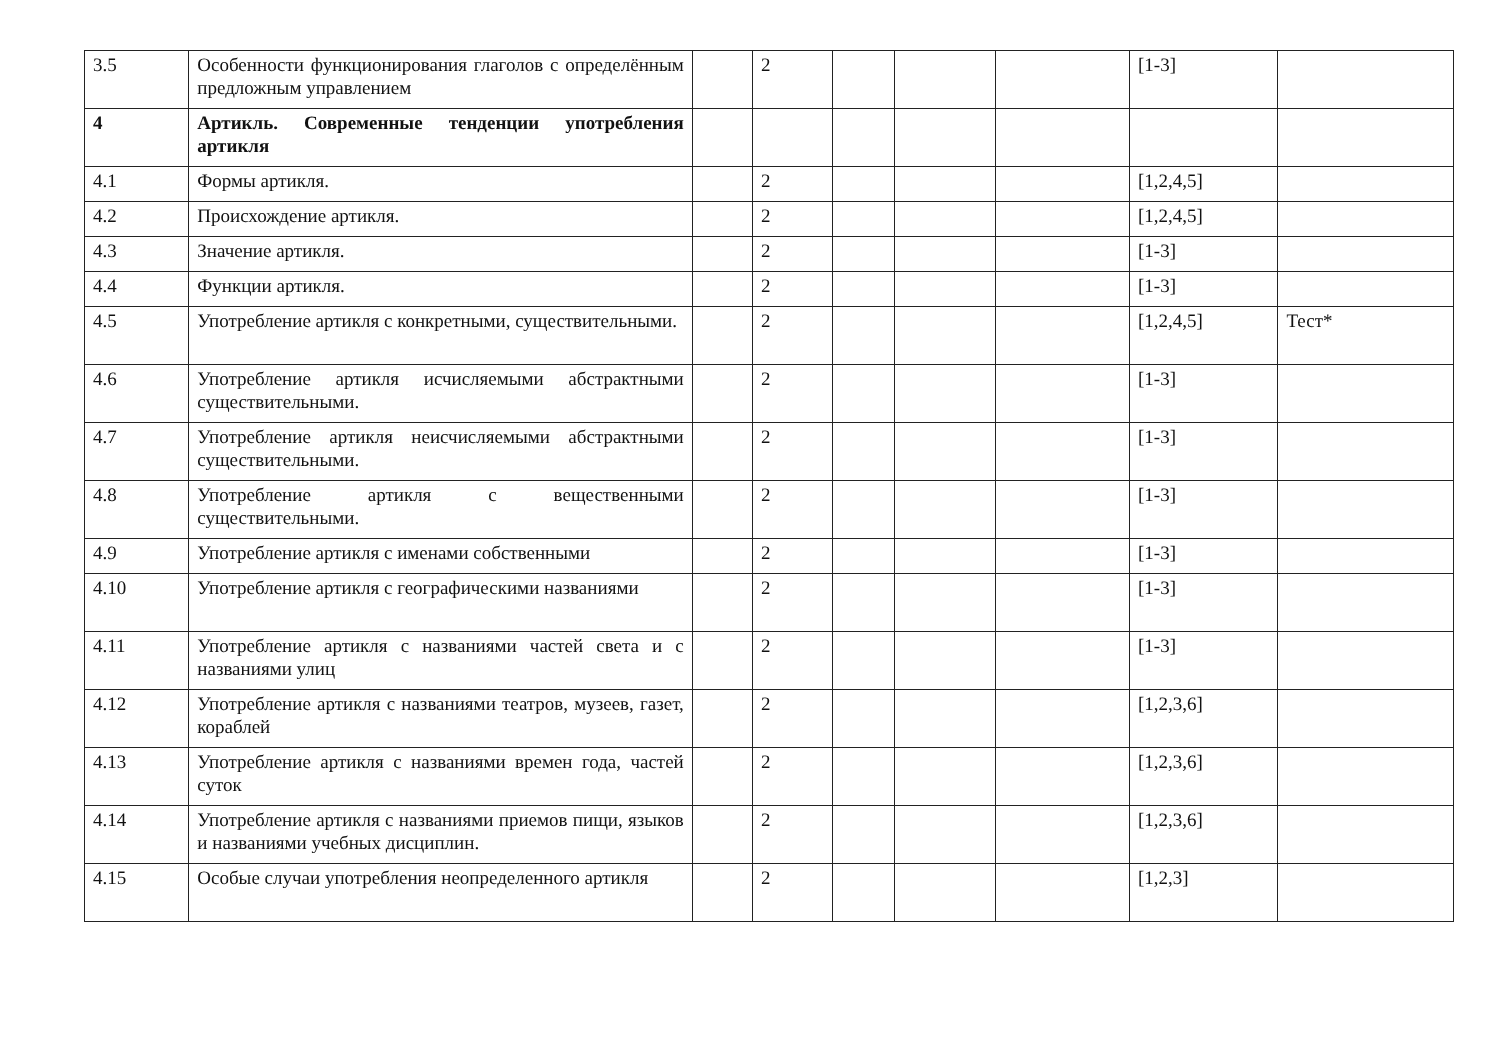| 3.5 | Особенности функционирования глаголов с определённым предложным управлением | | 2 | | | | [1-3] | |
| 4 | Артикль. Современные тенденции употребления артикля | | | | | | | |
| 4.1 | Формы артикля. | | 2 | | | | [1,2,4,5] | |
| 4.2 | Происхождение артикля. | | 2 | | | | [1,2,4,5] | |
| 4.3 | Значение артикля. | | 2 | | | | [1-3] | |
| 4.4 | Функции артикля. | | 2 | | | | [1-3] | |
| 4.5 | Употребление артикля с конкретными, существительными. | | 2 | | | | [1,2,4,5] | Тест* |
| 4.6 | Употребление артикля исчисляемыми абстрактными существительными. | | 2 | | | | [1-3] | |
| 4.7 | Употребление артикля неисчисляемыми абстрактными существительными. | | 2 | | | | [1-3] | |
| 4.8 | Употребление артикля с вещественными существительными. | | 2 | | | | [1-3] | |
| 4.9 | Употребление артикля с именами собственными | | 2 | | | | [1-3] | |
| 4.10 | Употребление артикля с географическими названиями | | 2 | | | | [1-3] | |
| 4.11 | Употребление артикля с названиями частей света и с названиями улиц | | 2 | | | | [1-3] | |
| 4.12 | Употребление артикля с названиями театров, музеев, газет, кораблей | | 2 | | | | [1,2,3,6] | |
| 4.13 | Употребление артикля с названиями времен года, частей суток | | 2 | | | | [1,2,3,6] | |
| 4.14 | Употребление артикля с названиями приемов пищи, языков и названиями учебных дисциплин. | | 2 | | | | [1,2,3,6] | |
| 4.15 | Особые случаи употребления неопределенного артикля | | 2 | | | | [1,2,3] | |